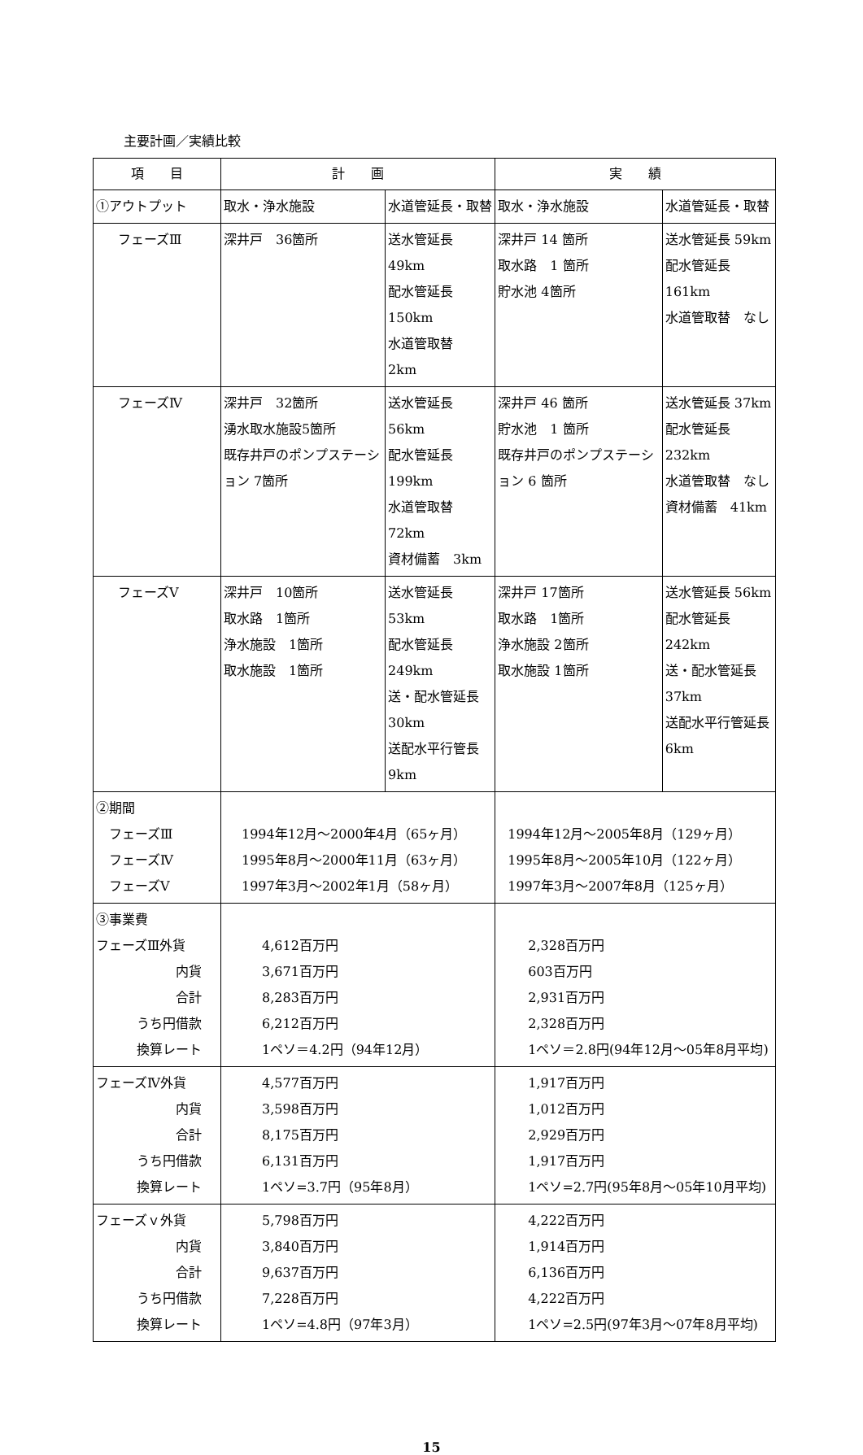主要計画／実績比較
| 項 目 | 計 画 | | 実 績 | |
| --- | --- | --- | --- | --- |
| ①アウトプット | 取水・浄水施設 | 水道管延長・取替 | 取水・浄水施設 | 水道管延長・取替 |
| フェーズⅢ | 深井戸 36箇所 | 送水管延長 49km 配水管延長150km 水道管取替 2km | 深井戸 14 箇所 取水路 1 箇所 貯水池 4箇所 | 送水管延長 59km 配水管延長161km 水道管取替 なし |
| フェーズⅣ | 深井戸 32箇所 湧水取水施設5箇所 既存井戸のポンプステーション 7箇所 | 送水管延長 56km 配水管延長199km 水道管取替 72km 資材備蓄 3km | 深井戸 46 箇所 貯水池 1 箇所 既存井戸のポンプステーション 6 箇所 | 送水管延長 37km 配水管延長232km 水道管取替 なし 資材備蓄 41km |
| フェーズⅤ | 深井戸 10箇所 取水路 1箇所 浄水施設 1箇所 取水施設 1箇所 | 送水管延長 53km 配水管延長249km 送・配水管延長 30km 送配水平行管長 9km | 深井戸 17箇所 取水路 1箇所 浄水施設 2箇所 取水施設 1箇所 | 送水管延長 56km 配水管延長242km 送・配水管延長 37km 送配水平行管延長 6km |
| ②期間 フェーズⅢ フェーズⅣ フェーズⅤ | 1994年12月～2000年4月（65ヶ月） 1995年8月～2000年11月（63ヶ月） 1997年3月～2002年1月（58ヶ月） | | 1994年12月～2005年8月（129ヶ月） 1995年8月～2005年10月（122ヶ月） 1997年3月～2007年8月（125ヶ月） | |
| ③事業費 フェーズⅢ外貨 内貨 合計 うち円借款 換算レート | 4,612百万円 3,671百万円 8,283百万円 6,212百万円 1ペソ＝4.2円（94年12月） | | 2,328百万円 603百万円 2,931百万円 2,328百万円 1ペソ＝2.8円(94年12月～05年8月平均) | |
| フェーズⅣ外貨 内貨 合計 うち円借款 換算レート | 4,577百万円 3,598百万円 8,175百万円 6,131百万円 1ペソ=3.7円（95年8月） | | 1,917百万円 1,012百万円 2,929百万円 1,917百万円 1ペソ=2.7円(95年8月～05年10月平均) | |
| フェーズｖ外貨 内貨 合計 うち円借款 換算レート | 5,798百万円 3,840百万円 9,637百万円 7,228百万円 1ペソ=4.8円（97年3月） | | 4,222百万円 1,914百万円 6,136百万円 4,222百万円 1ペソ=2.5円(97年3月～07年8月平均) | |
15